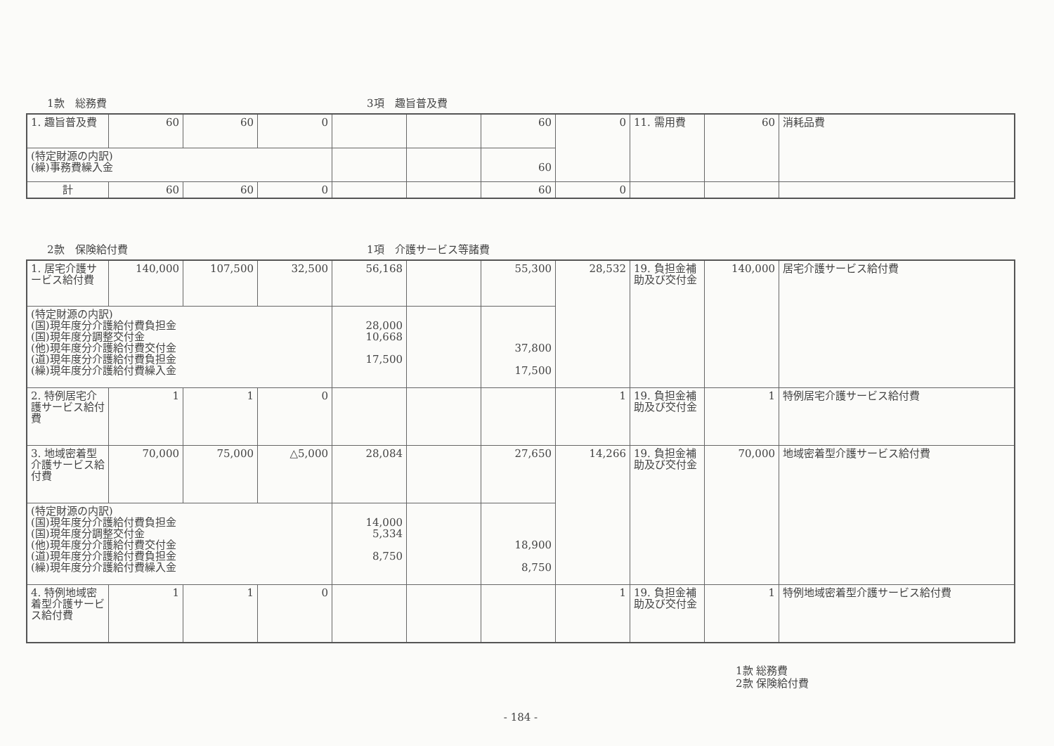1款　総務費 3項　趣旨普及費
| 1. 趣旨普及費 | 60 | 60 | 0 | | | 60 | 0 | 11. 需用費 | 60 | 消耗品費 |
| (特定財源の内訳) (繰)事務費繰入金 | | | | | | 60 | | | | |
| 計 | 60 | 60 | 0 | | | 60 | 0 | | | |
2款　保険給付費 1項　介護サービス等諸費
| 1. 居宅介護サービス給付費 | 140,000 | 107,500 | 32,500 | 56,168 | | 55,300 | 28,532 | 19. 負担金補助及び交付金 | 140,000 | 居宅介護サービス給付費 |
| (特定財源の内訳) (国)現年度分介護給付費負担金 (国)現年度分調整交付金 (他)現年度分介護給付費交付金 (道)現年度分介護給付費負担金 (繰)現年度分介護給付費繰入金 | | | | 28,000 10,668 17,500 | | 37,800 17,500 | | | | |
| 2. 特例居宅介護サービス給付費 | 1 | 1 | 0 | | | | 1 | 19. 負担金補助及び交付金 | 1 | 特例居宅介護サービス給付費 |
| 3. 地域密着型介護サービス給付費 | 70,000 | 75,000 | △5,000 | 28,084 | | 27,650 | 14,266 | 19. 負担金補助及び交付金 | 70,000 | 地域密着型介護サービス給付費 |
| (特定財源の内訳) (国)現年度分介護給付費負担金 (国)現年度分調整交付金 (他)現年度分介護給付費交付金 (道)現年度分介護給付費負担金 (繰)現年度分介護給付費繰入金 | | | | 14,000 5,334 8,750 | | 18,900 8,750 | | | | |
| 4. 特例地域密着型介護サービス給付費 | 1 | 1 | 0 | | | | 1 | 19. 負担金補助及び交付金 | 1 | 特例地域密着型介護サービス給付費 |
1款 総務費
2款 保険給付費
- 184 -